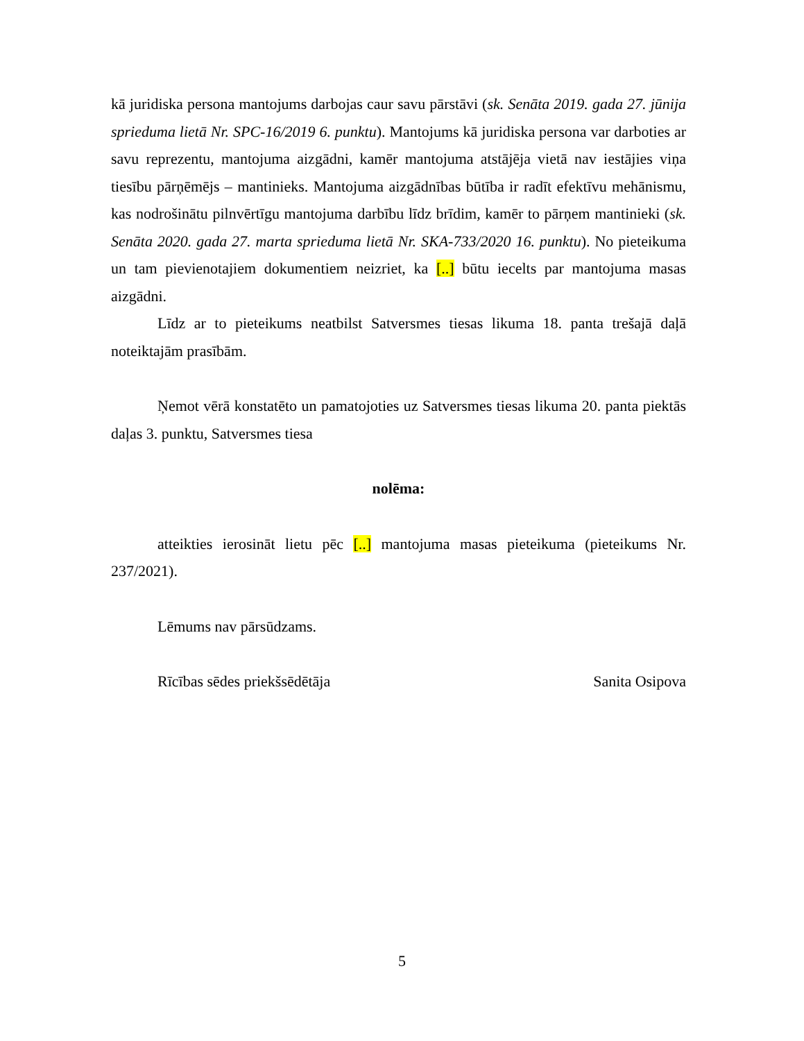kā juridiska persona mantojums darbojas caur savu pārstāvi (sk. Senāta 2019. gada 27. jūnija sprieduma lietā Nr. SPC-16/2019 6. punktu). Mantojums kā juridiska persona var darboties ar savu reprezentu, mantojuma aizgādni, kamēr mantojuma atstājēja vietā nav iestājies viņa tiesību pārņēmējs – mantinieks. Mantojuma aizgādnības būtība ir radīt efektīvu mehānismu, kas nodrošinātu pilnvērtīgu mantojuma darbību līdz brīdim, kamēr to pārņem mantinieki (sk. Senāta 2020. gada 27. marta sprieduma lietā Nr. SKA-733/2020 16. punktu). No pieteikuma un tam pievienotajiem dokumentiem neizriet, ka [..] būtu iecelts par mantojuma masas aizgādni.
Līdz ar to pieteikums neatbilst Satversmes tiesas likuma 18. panta trešajā daļā noteiktajām prasībām.
Ņemot vērā konstatēto un pamatojoties uz Satversmes tiesas likuma 20. panta piektās daļas 3. punktu, Satversmes tiesa
nolēma:
atteikties ierosināt lietu pēc [..] mantojuma masas pieteikuma (pieteikums Nr. 237/2021).
Lēmums nav pārsūdzams.
Rīcības sēdes priekšsēdētāja Sanita Osipova
5